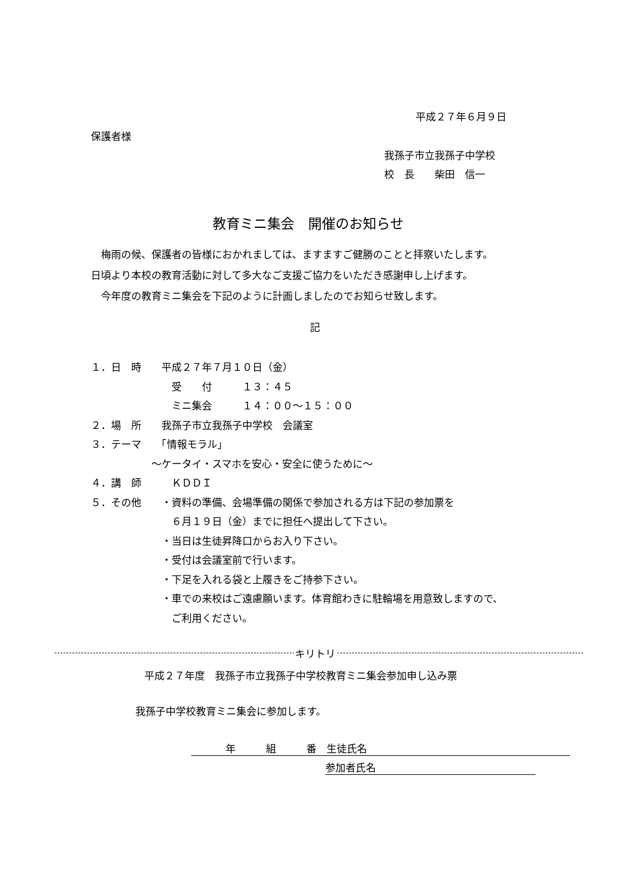平成２７年６月９日
保護者様
我孫子市立我孫子中学校
校　長　　柴田　信一
教育ミニ集会　開催のお知らせ
　梅雨の候、保護者の皆様におかれましては、ますますご健勝のことと拝察いたします。
日頃より本校の教育活動に対して多大なご支援ご協力をいただき感謝申し上げます。
　今年度の教育ミニ集会を下記のように計画しましたのでお知らせ致します。
記
１．日　時　　平成２７年７月１０日（金）
　　　　　　　　受　　付　　　１３：４５
　　　　　　　　ミニ集会　　　１４：００～１５：００
２．場　所　　我孫子市立我孫子中学校　会議室
３．テーマ　　「情報モラル」
　　　　　　～ケータイ・スマホを安心・安全に使うために～
４．講　師　　　ＫＤＤＩ
５．その他　　・資料の準備、会場準備の関係で参加される方は下記の参加票を
　　　　　　　　６月１９日（金）までに担任へ提出して下さい。
　　　　　　　・当日は生徒昇降口からお入り下さい。
　　　　　　　・受付は会議室前で行います。
　　　　　　　・下足を入れる袋と上履きをご持参下さい。
　　　　　　　・車での来校はご遠慮願います。体育館わきに駐輪場を用意致しますので、
　　　　　　　　ご利用ください。
キリトリ
平成２７年度　我孫子市立我孫子中学校教育ミニ集会参加申し込み票
我孫子中学校教育ミニ集会に参加します。
年　　　組　　　番　生徒氏名
参加者氏名